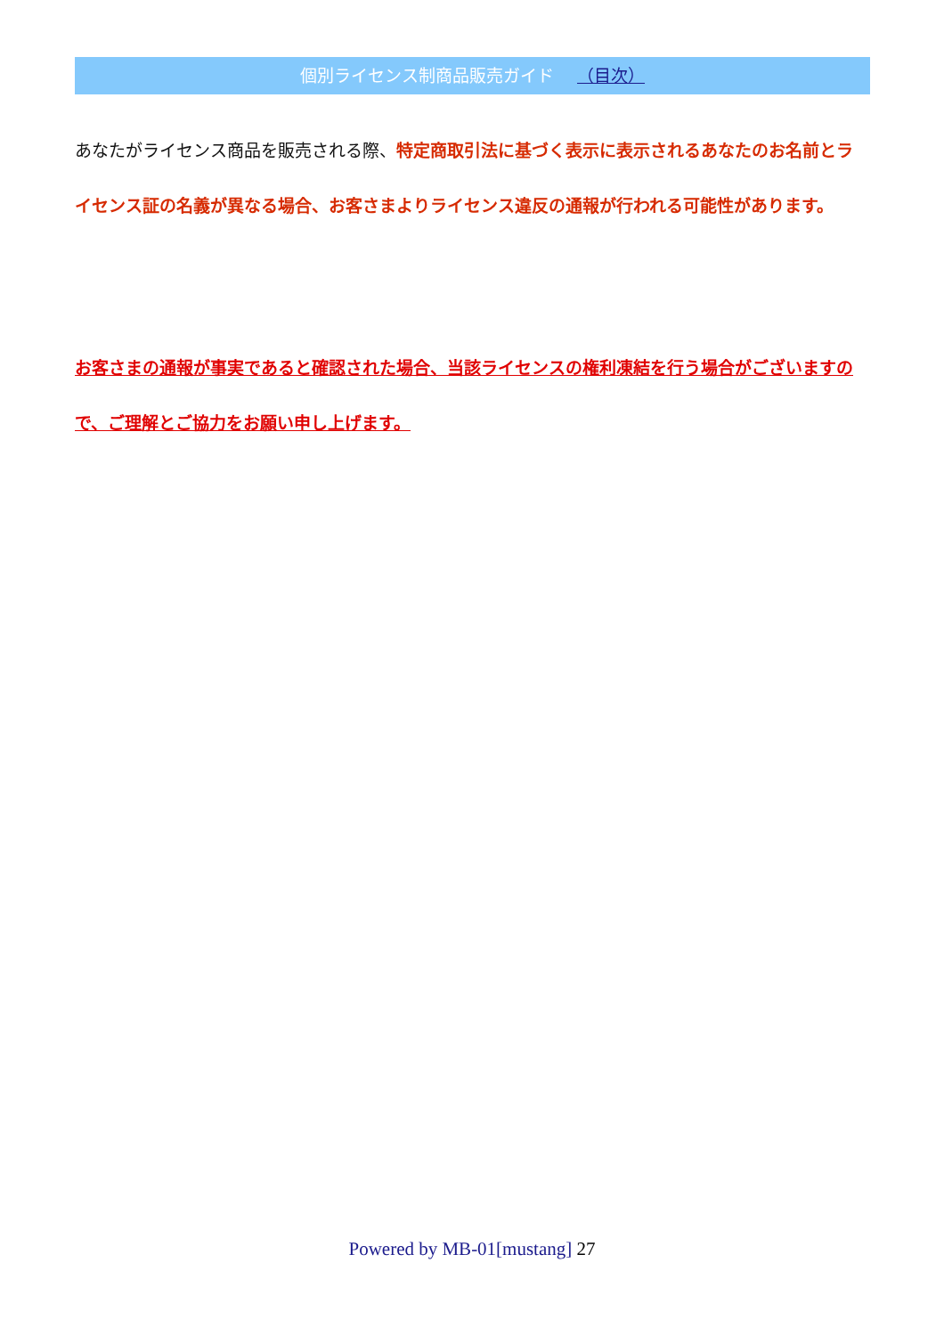個別ライセンス制商品販売ガイド （目次）
あなたがライセンス商品を販売される際、特定商取引法に基づく表示に表示されるあなたのお名前とライセンス証の名義が異なる場合、お客さまよりライセンス違反の通報が行われる可能性があります。
お客さまの通報が事実であると確認された場合、当該ライセンスの権利凍結を行う場合がございますので、ご理解とご協力をお願い申し上げます。
Powered by MB-01[mustang] 27